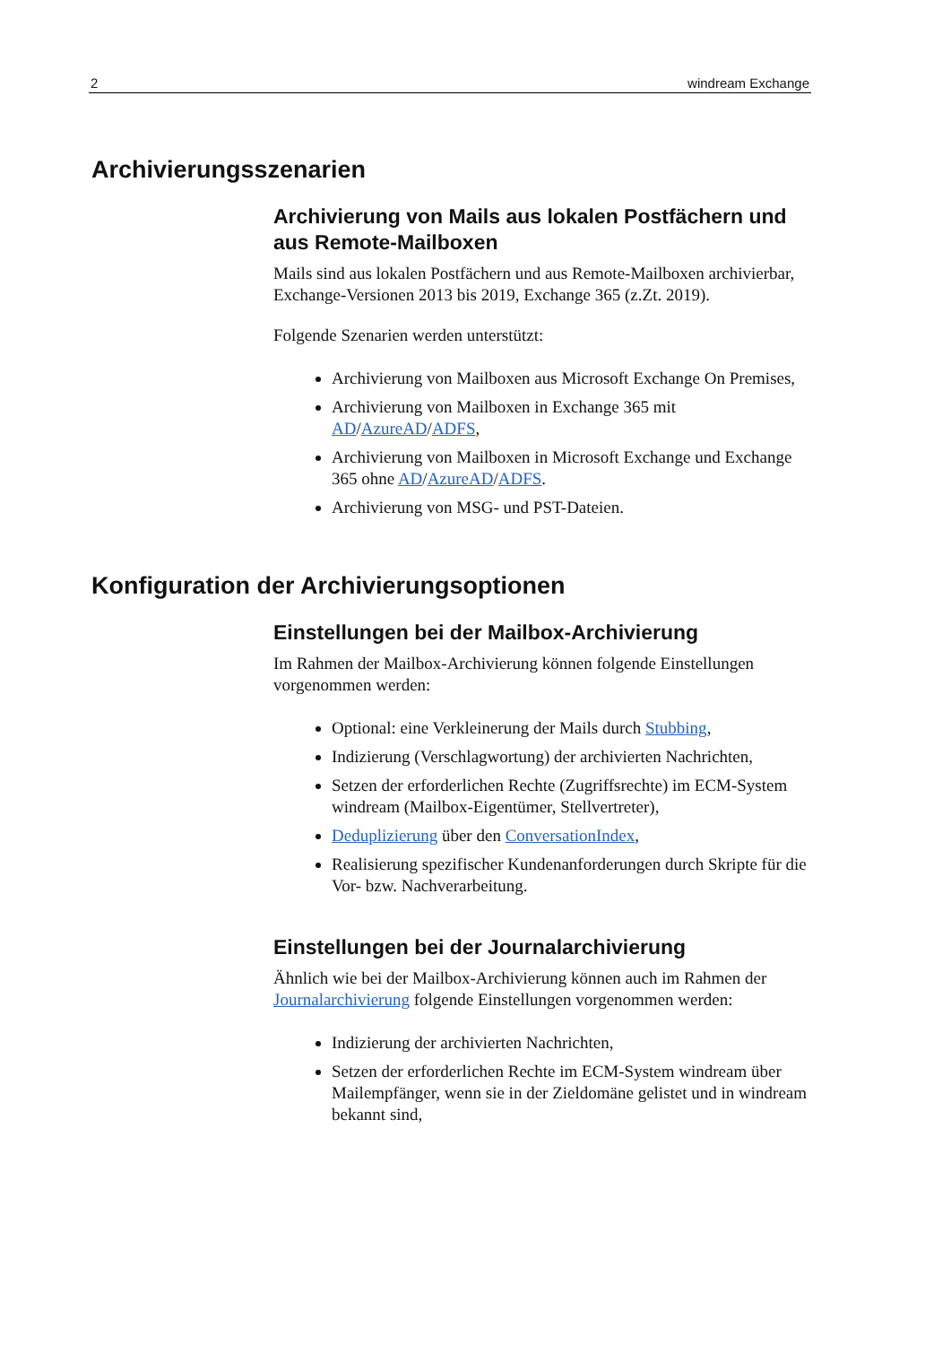2 windream Exchange
Archivierungsszenarien
Archivierung von Mails aus lokalen Postfächern und aus Remote-Mailboxen
Mails sind aus lokalen Postfächern und aus Remote-Mailboxen archivierbar, Exchange-Versionen 2013 bis 2019, Exchange 365 (z.Zt. 2019).
Folgende Szenarien werden unterstützt:
Archivierung von Mailboxen aus Microsoft Exchange On Premises,
Archivierung von Mailboxen in Exchange 365 mit AD/AzureAD/ADFS,
Archivierung von Mailboxen in Microsoft Exchange und Exchange 365 ohne AD/AzureAD/ADFS.
Archivierung von MSG- und PST-Dateien.
Konfiguration der Archivierungsoptionen
Einstellungen bei der Mailbox-Archivierung
Im Rahmen der Mailbox-Archivierung können folgende Einstellungen vorgenommen werden:
Optional: eine Verkleinerung der Mails durch Stubbing,
Indizierung (Verschlagwortung) der archivierten Nachrichten,
Setzen der erforderlichen Rechte (Zugriffsrechte) im ECM-System windream (Mailbox-Eigentümer, Stellvertreter),
Deduplizierung über den ConversationIndex,
Realisierung spezifischer Kundenanforderungen durch Skripte für die Vor- bzw. Nachverarbeitung.
Einstellungen bei der Journalarchivierung
Ähnlich wie bei der Mailbox-Archivierung können auch im Rahmen der Journalarchivierung folgende Einstellungen vorgenommen werden:
Indizierung der archivierten Nachrichten,
Setzen der erforderlichen Rechte im ECM-System windream über Mailempfänger, wenn sie in der Zieldomäne gelistet und in windream bekannt sind,